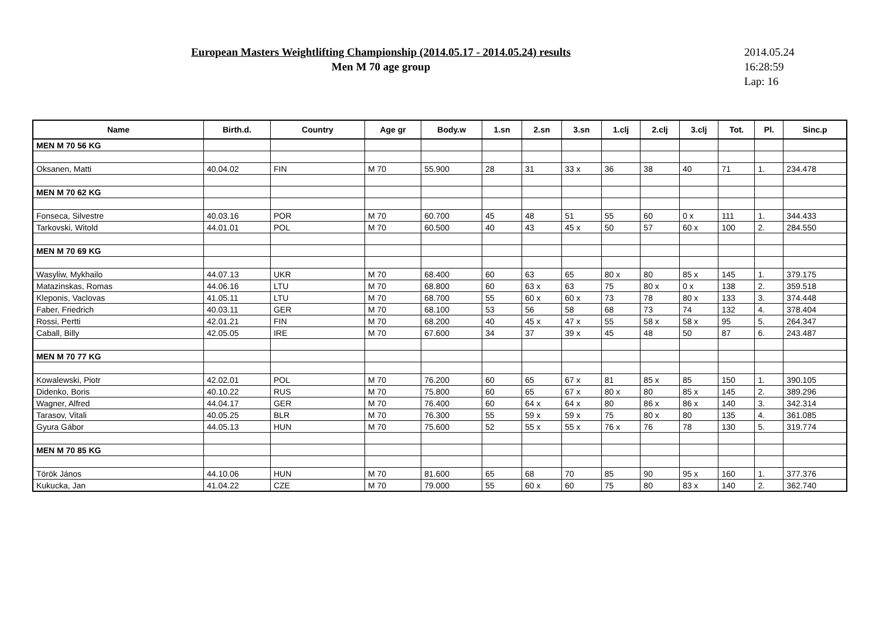European Masters Weightlifting Championship (2014.05.17 - 2014.05.24) results
Men M 70 age group
2014.05.24
16:28:59
Lap: 16
| Name | Birth.d. | Country | Age gr | Body.w | 1.sn | 2.sn | 3.sn | 1.clj | 2.clj | 3.clj | Tot. | Pl. | Sinc.p |
| --- | --- | --- | --- | --- | --- | --- | --- | --- | --- | --- | --- | --- | --- |
| MEN M 70 56 KG | | | | | | | | | | | | | |
| Oksanen, Matti | 40.04.02 | FIN | M 70 | 55.900 | 28 | 31 | 33 x | 36 | 38 | 40 | 71 | 1. | 234.478 |
| MEN M 70 62 KG | | | | | | | | | | | | | |
| Fonseca, Silvestre | 40.03.16 | POR | M 70 | 60.700 | 45 | 48 | 51 | 55 | 60 | 0 x | 111 | 1. | 344.433 |
| Tarkovski, Witold | 44.01.01 | POL | M 70 | 60.500 | 40 | 43 | 45 x | 50 | 57 | 60 x | 100 | 2. | 284.550 |
| MEN M 70 69 KG | | | | | | | | | | | | | |
| Wasyliw, Mykhailo | 44.07.13 | UKR | M 70 | 68.400 | 60 | 63 | 65 | 80 x | 80 | 85 x | 145 | 1. | 379.175 |
| Matazinskas, Romas | 44.06.16 | LTU | M 70 | 68.800 | 60 | 63 x | 63 | 75 | 80 x | 0 x | 138 | 2. | 359.518 |
| Kleponis, Vaclovas | 41.05.11 | LTU | M 70 | 68.700 | 55 | 60 x | 60 x | 73 | 78 | 80 x | 133 | 3. | 374.448 |
| Faber, Friedrich | 40.03.11 | GER | M 70 | 68.100 | 53 | 56 | 58 | 68 | 73 | 74 | 132 | 4. | 378.404 |
| Rossi, Pertti | 42.01.21 | FIN | M 70 | 68.200 | 40 | 45 x | 47 x | 55 | 58 x | 58 x | 95 | 5. | 264.347 |
| Caball, Billy | 42.05.05 | IRE | M 70 | 67.600 | 34 | 37 | 39 x | 45 | 48 | 50 | 87 | 6. | 243.487 |
| MEN M 70 77 KG | | | | | | | | | | | | | |
| Kowalewski, Piotr | 42.02.01 | POL | M 70 | 76.200 | 60 | 65 | 67 x | 81 | 85 x | 85 | 150 | 1. | 390.105 |
| Didenko, Boris | 40.10.22 | RUS | M 70 | 75.800 | 60 | 65 | 67 x | 80 x | 80 | 85 x | 145 | 2. | 389.296 |
| Wagner, Alfred | 44.04.17 | GER | M 70 | 76.400 | 60 | 64 x | 64 x | 80 | 86 x | 86 x | 140 | 3. | 342.314 |
| Tarasov, Vitali | 40.05.25 | BLR | M 70 | 76.300 | 55 | 59 x | 59 x | 75 | 80 x | 80 | 135 | 4. | 361.085 |
| Gyura Gábor | 44.05.13 | HUN | M 70 | 75.600 | 52 | 55 x | 55 x | 76 x | 76 | 78 | 130 | 5. | 319.774 |
| MEN M 70 85 KG | | | | | | | | | | | | | |
| Török János | 44.10.06 | HUN | M 70 | 81.600 | 65 | 68 | 70 | 85 | 90 | 95 x | 160 | 1. | 377.376 |
| Kukucka, Jan | 41.04.22 | CZE | M 70 | 79.000 | 55 | 60 x | 60 | 75 | 80 | 83 x | 140 | 2. | 362.740 |